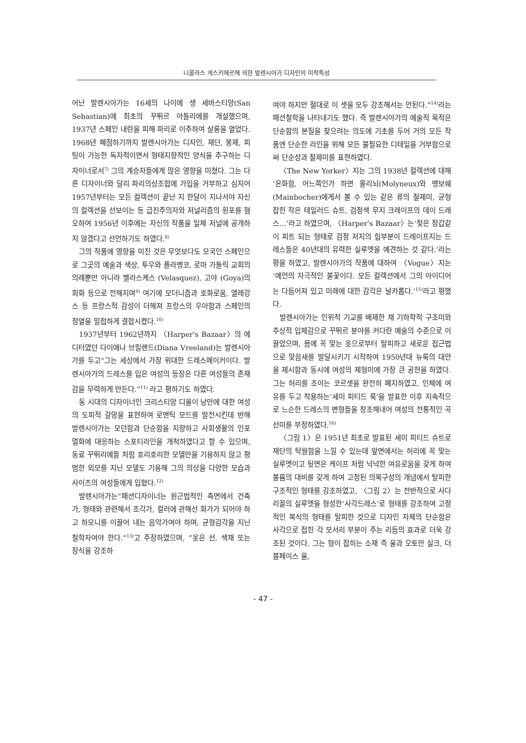니콜라스 게스키에르에 의한 발렌시아가 디자인의 미적특성
어난 발렌시아가는 16세의 나이에 생 세바스티앙(San Sebastian)에 최초의 꾸뛰르 아틀리에를 개설했으며, 1937년 스페인 내란을 피해 파리로 이주하여 살롱을 열었다. 1968년 폐점하기까지 발렌시아가는 디자인, 재단, 봉제, 피팅이 가능한 독자적이면서 형태지향적인 양식을 추구하는 디자이너로서<sup>7)</sup> 그의 계승자들에게 많은 영향을 미쳤다. 그는 다른 디자이너와 달리 파리의상조합에 가입을 거부하고 심지어 1957년부터는 모든 컬렉션이 끝난 지 한달이 지나서야 자신의 컬렉션을 선보이는 등 급진주의자와 저널리즘의 횡포를 혐오하여 1956년 이후에는 자신의 작품을 일체 저널에 공개하지 않겠다고 선언하기도 하였다.<sup>8)</sup>
그의 작품에 영향을 미친 것은 무엇보다도 모국인 스페인으로 그곳의 예술과 색상, 투우와 플라멩코, 로마 가톨릭 교회의 의례뿐만 아니라 벨라스케스 (Velasquez), 고야 (Goya)의 회화 등으로 전해지며<sup>9)</sup> 여기에 모더니즘과 호화로움, 엘레강스 등 프랑스적 감성이 더해져 프랑스의 우아함과 스페인의 정열을 밀접하게 결합시켰다.<sup>10)</sup>
1937년부터 1962년까지 〈Harper's Bazaar〉의 에디터였던 다이애나 브릴랜드(Diana Vreeland)는 발렌시아가를 두고“그는 세상에서 가장 위대한 드레스메이커이다. 발렌시아가의 드레스를 입은 여성의 등장은 다른 여성들의 존재감을 무력하게 만든다.”<sup>11)</sup> 라고 평하기도 하였다.
동 시대의 디자이너인 크리스티앙 디올이 낭만에 대한 여성의 도피적 갈망을 표현하여 로맨틱 모드를 발전시킨데 반해 발렌시아가는 모던함과 단순함을 지향하고 사회생활의 인포멀화에 대응하는 스포티라인을 개척하였다고 할 수 있으며, 동료 꾸뛰리에들 처럼 호리호리한 모델만을 기용하지 않고 평범한 외모를 지닌 모델도 기용해 그의 의상을 다양한 모습과 사이즈의 여성들에게 입혔다.<sup>12)</sup>
발렌시아가는“패션디자이너는 원근법적인 측면에서 건축가, 형태와 관련해서 조각가, 컬러에 관해선 화가가 되어야 하고 하모니를 이끌어 내는 음악가여야 하며, 균형감각을 지닌 철학자여야 한다.”<sup>13)</sup>고 주장하였으며, ”옷은 선, 색채 또는 장식을 강조하
여야 하지만 절대로 이 셋을 모두 강조해서는 안된다.”<sup>14)</sup>라는 패션철학을 나타내기도 했다. 즉 발렌시아가의 예술적 목적은 단순함의 본질을 찾으려는 의도에 기초를 두어 거의 모든 작품엔 단순한 라인을 위해 모든 불필요한 디테일을 거부함으로써 단순성과 절제미를 표현하였다.
〈The New Yorker〉지는 그의 1938년 컬렉션에 대해‘온화함, 어느쪽인가 하면 몰리뇌(Molyneux)와 멩보쉐(Mainbocher)에게서 볼 수 있는 같은 류의 절제미, 균형 잡힌 작은 테일러드 슈트, 검정색 무지 크레이프의 데이 드레스…’라고 하였으며, 〈Harper's Bazaar〉는‘젖은 장갑같이 피트 되는 형태로 검정 저지의 힙부분이 드레이프지는 드레스들은 40년대의 유력한 실루엣을 예견하는 것 같다.’라는 평을 하였고, 발렌시아가의 작품에 대하여 〈Vogue〉지는‘예언의 자극적인 불꽃이다. 모든 컬렉션에서 그의 아이디어는 다듬어져 있고 미래에 대한 감각은 날카롭다.’<sup>15)</sup>라고 평했다.
발렌시아가는 인위적 기교를 배제한 채 기하학적 구조미와 추상적 입체감으로 꾸뛰르 분야를 커다란 예술의 수준으로 이끌었으며, 몸에 꼭 맞는 옷으로부터 탈피하고 새로운 접근법으로 맞음새를 발달시키기 시작하여 1950년대 뉴룩의 대안을 제시함과 동시에 여성의 체형미에 가장 큰 공헌을 하였다. 그는 허리를 조이는 코르셋을 완전히 폐지하였고, 인체에 여유를 두고 착용하는‘세미 피티드 룩’을 발표한 이후 지속적으로 느슨한 드레스의 변형들을 창조해내어 여성의 전통적인 곡선미를 부정하였다.<sup>16)</sup>
〈그림 1〉은 1951년 최초로 발표된 세미 피티드 슈트로 재단의 탁월함을 느낄 수 있는데 앞면에서는 허리에 꼭 맞는 실루엣이고 뒷면은 케이프 처럼 넉넉한 여유로움을 갖게 하여 볼륨의 대비를 갖게 하여 고정된 의복구성의 개념에서 탈피한 구조적인 형태를 강조하였고, 〈그림 2〉는 전반적으로 사다리꼴의 실루엣을 형성한‘사각드레스’로 형태를 강조하여 고정적인 복식의 형태를 탈피한 것으로 디자인 자체의 단순함은 사각으로 접힌 각 모서리 부분이 주는 리듬의 효과로 더욱 강조된 것이다. 그는 형이 잡히는 소재 즉 울과 오토만 실크, 더블페이스 울,
- 47 -